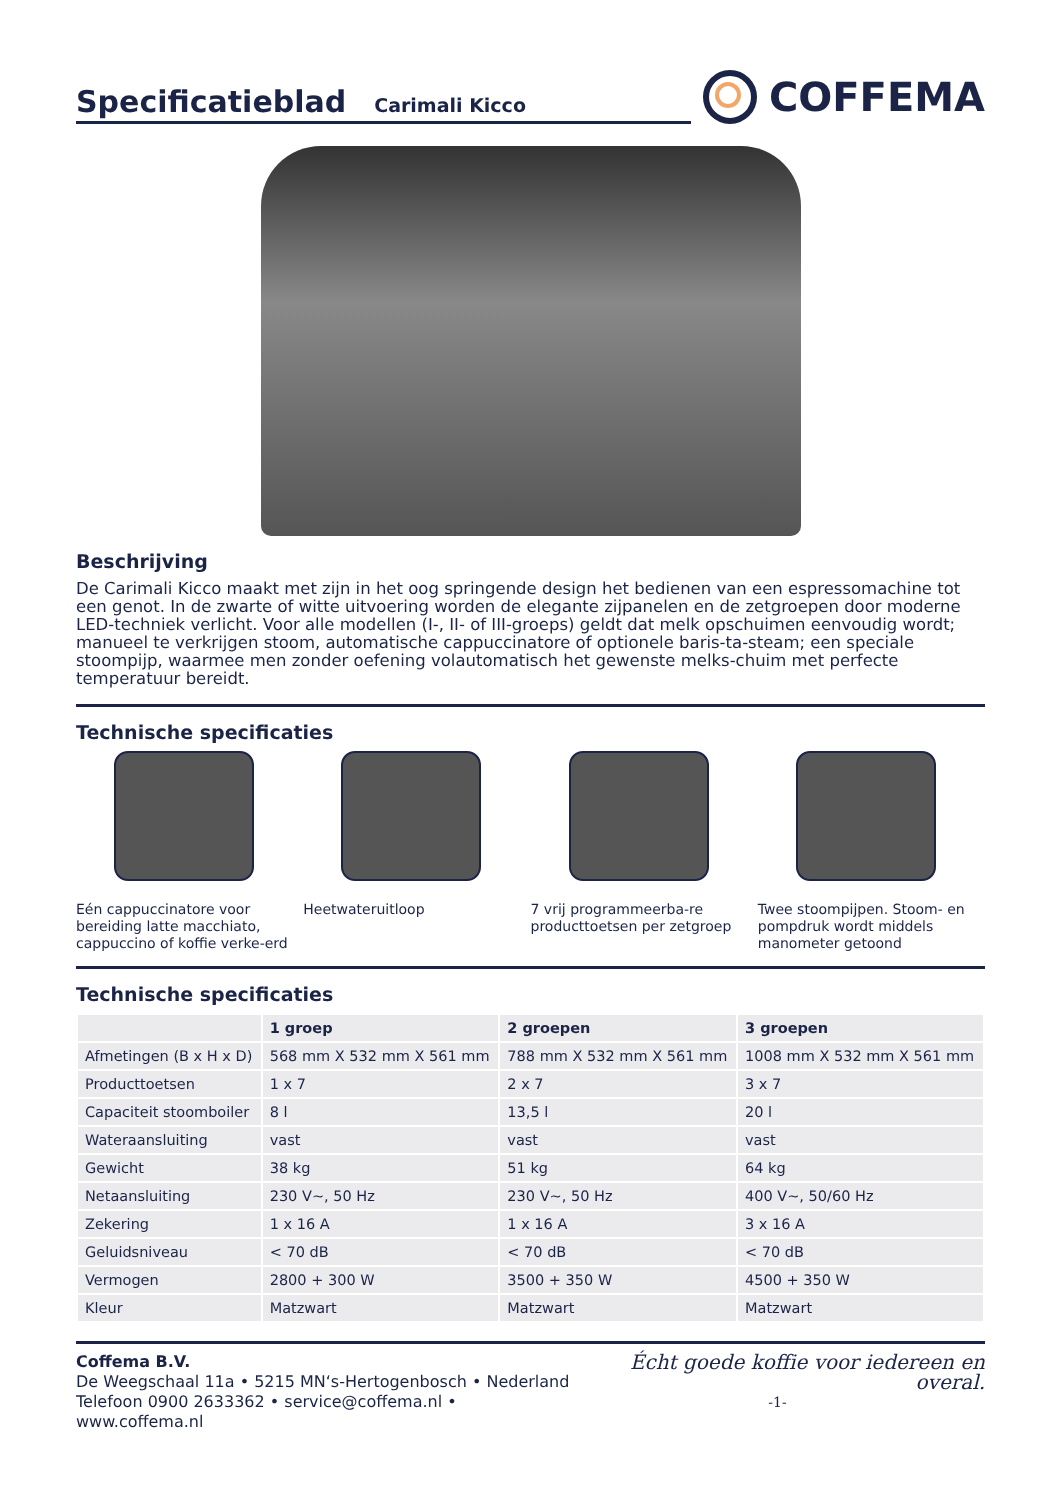Specificatieblad Carimali Kicco
COFFEMA
Beschrijving
De Carimali Kicco maakt met zijn in het oog springende design het bedienen van een espressomachine tot een genot. In de zwarte of witte uitvoering worden de elegante zijpanelen en de zetgroepen door moderne LED-techniek verlicht. Voor alle modellen (I-, II- of III-groeps) geldt dat melk opschuimen eenvoudig wordt; manueel te verkrijgen stoom, automatische cappuccinatore of optionele baris-ta-steam; een speciale stoompijp, waarmee men zonder oefening volautomatisch het gewenste melks-chuim met perfecte temperatuur bereidt.
Technische specificaties
Eén cappuccinatore voor bereiding latte macchiato, cappuccino of koffie verke-erd
Heetwateruitloop 7 vrij programmeerba-re producttoetsen per zetgroep
Twee stoompijpen. Stoom- en pompdruk wordt middels manometer getoond
Technische specificaties
| | 1 groep | 2 groepen | 3 groepen |
| --- | --- | --- | --- |
| Afmetingen (B x H x D) | 568 mm X 532 mm X 561 mm | 788 mm X 532 mm X 561 mm | 1008 mm X 532 mm X 561 mm |
| Producttoetsen | 1 x 7 | 2 x 7 | 3 x 7 |
| Capaciteit stoomboiler | 8 l | 13,5 l | 20 l |
| Wateraansluiting | vast | vast | vast |
| Gewicht | 38 kg | 51 kg | 64 kg |
| Netaansluiting | 230 V~, 50 Hz | 230 V~, 50 Hz | 400 V~, 50/60 Hz |
| Zekering | 1 x 16 A | 1 x 16 A | 3 x 16 A |
| Geluidsniveau | < 70 dB | < 70 dB | < 70 dB |
| Vermogen | 2800 + 300 W | 3500 + 350 W | 4500 + 350 W |
| Kleur | Matzwart | Matzwart | Matzwart |
Coffema B.V.
De Weegschaal 11a • 5215 MN‘s-Hertogenbosch • Nederland
Telefoon 0900 2633362 • service@coffema.nl • www.coffema.nl
Écht goede koffie voor iedereen en overal.
-1-